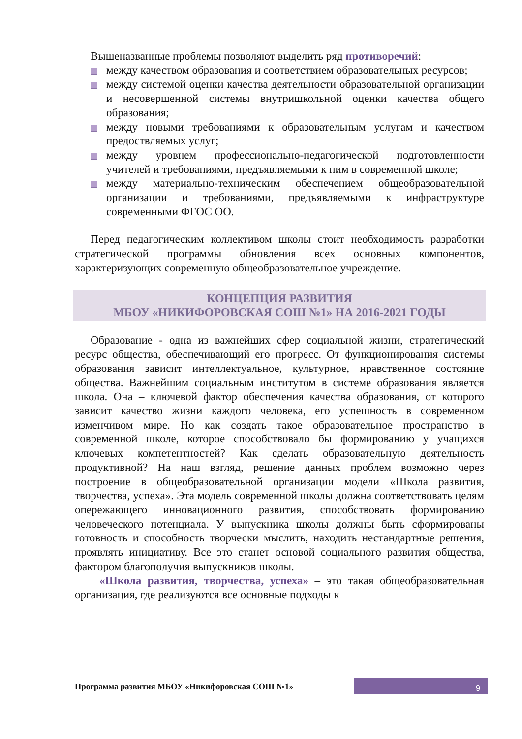Вышеназванные проблемы позволяют выделить ряд противоречий:
между качеством образования и соответствием образовательных ресурсов;
между системой оценки качества деятельности образовательной организации и несовершенной системы внутришкольной оценки качества общего образования;
между новыми требованиями к образовательным услугам и качеством предоствляемых услуг;
между уровнем профессионально-педагогической подготовленности учителей и требованиями, предъявляемыми к ним в современной школе;
между материально-техническим обеспечением общеобразовательной организации и требованиями, предъявляемыми к инфраструктуре современными ФГОС ОО.
Перед педагогическим коллективом школы стоит необходимость разработки стратегической программы обновления всех основных компонентов, характеризующих современную общеобразовательное учреждение.
КОНЦЕПЦИЯ РАЗВИТИЯ
МБОУ «НИКИФОРОВСКАЯ СОШ №1» НА 2016-2021 ГОДЫ
Образование - одна из важнейших сфер социальной жизни, стратегический ресурс общества, обеспечивающий его прогресс. От функционирования системы образования зависит интеллектуальное, культурное, нравственное состояние общества. Важнейшим социальным институтом в системе образования является школа. Она – ключевой фактор обеспечения качества образования, от которого зависит качество жизни каждого человека, его успешность в современном изменчивом мире. Но как создать такое образовательное пространство в современной школе, которое способствовало бы формированию у учащихся ключевых компетентностей? Как сделать образовательную деятельность продуктивной? На наш взгляд, решение данных проблем возможно через построение в общеобразовательной организации модели «Школа развития, творчества, успеха». Эта модель современной школы должна соответствовать целям опережающего инновационного развития, способствовать формированию человеческого потенциала. У выпускника школы должны быть сформированы готовность и способность творчески мыслить, находить нестандартные решения, проявлять инициативу. Все это станет основой социального развития общества, фактором благополучия выпускников школы.
«Школа развития, творчества, успеха» – это такая общеобразовательная организация, где реализуются все основные подходы к
Программа развития МБОУ «Никифоровская СОШ №1»
9